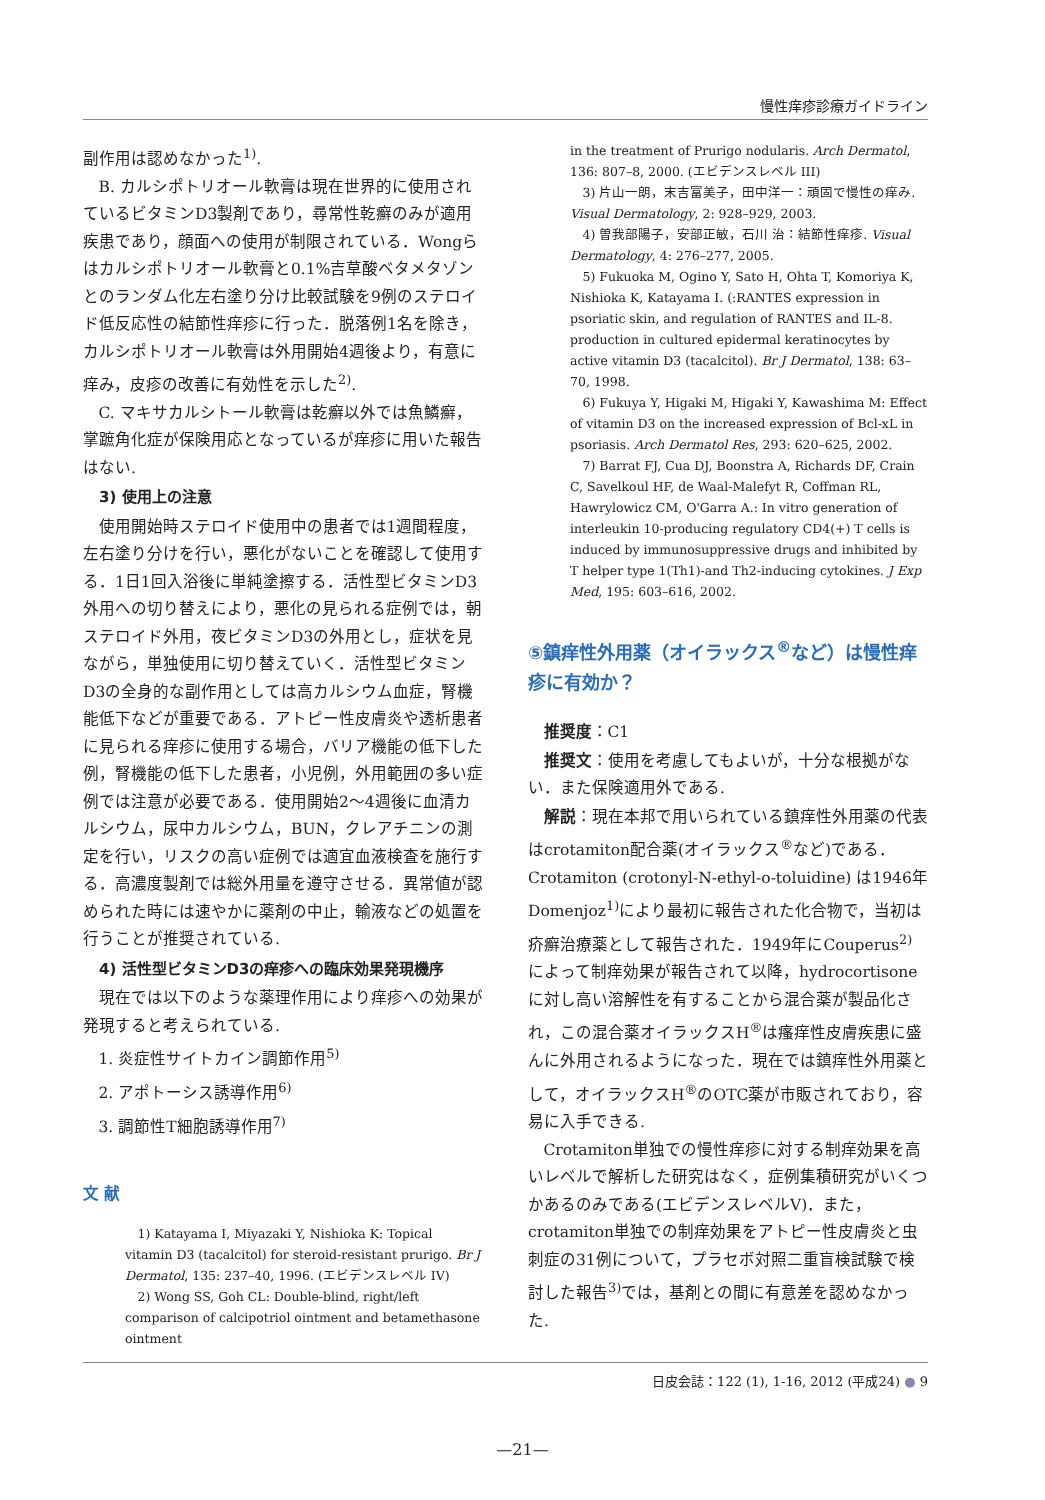慢性痒疹診療ガイドライン
副作用は認めなかった<sup>1)</sup>.
B. カルシポトリオール軟膏は現在世界的に使用されているビタミンD3製剤であり，尋常性乾癬のみが適用疾患であり，顔面への使用が制限されている．Wongらはカルシポトリオール軟膏と0.1%吉草酸ベタメタゾンとのランダム化左右塗り分け比較試験を9例のステロイド低反応性の結節性痒疹に行った．脱落例1名を除き，カルシポトリオール軟膏は外用開始4週後より，有意に痒み，皮疹の改善に有効性を示した<sup>2)</sup>.
C. マキサカルシトール軟膏は乾癬以外では魚鱗癬，掌蹠角化症が保険用応となっているが痒疹に用いた報告はない.
3) 使用上の注意
使用開始時ステロイド使用中の患者では1週間程度，左右塗り分けを行い，悪化がないことを確認して使用する．1日1回入浴後に単純塗擦する．活性型ビタミンD3外用への切り替えにより，悪化の見られる症例では，朝ステロイド外用，夜ビタミンD3の外用とし，症状を見ながら，単独使用に切り替えていく．活性型ビタミンD3の全身的な副作用としては高カルシウム血症，腎機能低下などが重要である．アトピー性皮膚炎や透析患者に見られる痒疹に使用する場合，バリア機能の低下した例，腎機能の低下した患者，小児例，外用範囲の多い症例では注意が必要である．使用開始2〜4週後に血清カルシウム，尿中カルシウム，BUN，クレアチニンの測定を行い，リスクの高い症例では適宜血液検査を施行する．高濃度製剤では総外用量を遵守させる．異常値が認められた時には速やかに薬剤の中止，輸液などの処置を行うことが推奨されている.
4) 活性型ビタミンD3の痒疹への臨床効果発現機序
現在では以下のような薬理作用により痒疹への効果が発現すると考えられている.
1. 炎症性サイトカイン調節作用<sup>5)</sup>
2. アポトーシス誘導作用<sup>6)</sup>
3. 調節性T細胞誘導作用<sup>7)</sup>
文 献
1) Katayama I, Miyazaki Y, Nishioka K: Topical vitamin D3 (tacalcitol) for steroid-resistant prurigo. Br J Dermatol, 135: 237–40, 1996. (エビデンスレベル IV)
2) Wong SS, Goh CL: Double-blind, right/left comparison of calcipotriol ointment and betamethasone ointment
in the treatment of Prurigo nodularis. Arch Dermatol, 136: 807–8, 2000. (エビデンスレベル III)
3) 片山一朗，末吉富美子，田中洋一：頑固で慢性の痒み. Visual Dermatology, 2: 928–929, 2003.
4) 曽我部陽子，安部正敏，石川 治：結節性痒疹. Visual Dermatology, 4: 276–277, 2005.
5) Fukuoka M, Ogino Y, Sato H, Ohta T, Komoriya K, Nishioka K, Katayama I. (:RANTES expression in psoriatic skin, and regulation of RANTES and IL-8. production in cultured epidermal keratinocytes by active vitamin D3 (tacalcitol). Br J Dermatol, 138: 63–70, 1998.
6) Fukuya Y, Higaki M, Higaki Y, Kawashima M: Effect of vitamin D3 on the increased expression of Bcl-xL in psoriasis. Arch Dermatol Res, 293: 620–625, 2002.
7) Barrat FJ, Cua DJ, Boonstra A, Richards DF, Crain C, Savelkoul HF, de Waal-Malefyt R, Coffman RL, Hawrylowicz CM, O'Garra A.: In vitro generation of interleukin 10-producing regulatory CD4(+) T cells is induced by immunosuppressive drugs and inhibited by T helper type 1(Th1)-and Th2-inducing cytokines. J Exp Med, 195: 603–616, 2002.
⑤鎮痒性外用薬（オイラックス<sup>®</sup>など）は慢性痒疹に有効か？
推奨度：C1
推奨文：使用を考慮してもよいが，十分な根拠がない．また保険適用外である.
解説：現在本邦で用いられている鎮痒性外用薬の代表はcrotamiton配合薬(オイラックス<sup>®</sup>など)である．Crotamiton (crotonyl-N-ethyl-o-toluidine) は1946年Domenjoz<sup>1)</sup>により最初に報告された化合物で，当初は疥癬治療薬として報告された．1949年にCouperus<sup>2)</sup>によって制痒効果が報告されて以降，hydrocortisoneに対し高い溶解性を有することから混合薬が製品化され，この混合薬オイラックスH<sup>®</sup>は瘙痒性皮膚疾患に盛んに外用されるようになった．現在では鎮痒性外用薬として，オイラックスH<sup>®</sup>のOTC薬が市販されており，容易に入手できる.
Crotamiton単独での慢性痒疹に対する制痒効果を高いレベルで解析した研究はなく，症例集積研究がいくつかあるのみである(エビデンスレベルV)．また，crotamiton単独での制痒効果をアトピー性皮膚炎と虫刺症の31例について，プラセボ対照二重盲検試験で検討した報告<sup>3)</sup>では，基剤との間に有意差を認めなかった.
日皮会誌：122 (1), 1-16, 2012 (平成24) ● 9
—21—